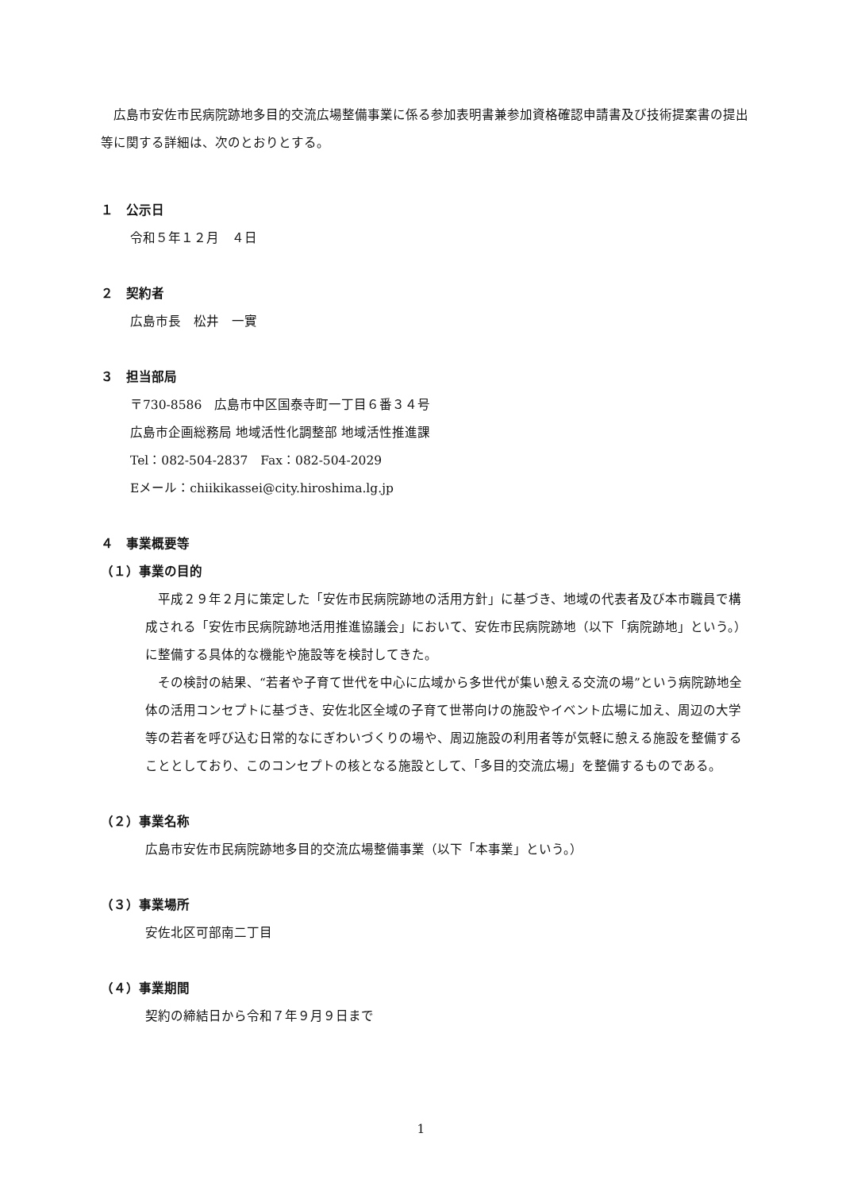広島市安佐市民病院跡地多目的交流広場整備事業に係る参加表明書兼参加資格確認申請書及び技術提案書の提出等に関する詳細は、次のとおりとする。
１　公示日
令和５年１２月　４日
２　契約者
広島市長　松井　一實
３　担当部局
〒730-8586　広島市中区国泰寺町一丁目６番３４号
広島市企画総務局 地域活性化調整部 地域活性推進課
Tel：082-504-2837　Fax：082-504-2029
Eメール：chiikikassei@city.hiroshima.lg.jp
４　事業概要等
（１）事業の目的
　平成２９年２月に策定した「安佐市民病院跡地の活用方針」に基づき、地域の代表者及び本市職員で構成される「安佐市民病院跡地活用推進協議会」において、安佐市民病院跡地（以下「病院跡地」という。）に整備する具体的な機能や施設等を検討してきた。
　その検討の結果、“若者や子育て世代を中心に広域から多世代が集い憩える交流の場”という病院跡地全体の活用コンセプトに基づき、安佐北区全域の子育て世帯向けの施設やイベント広場に加え、周辺の大学等の若者を呼び込む日常的なにぎわいづくりの場や、周辺施設の利用者等が気軽に憩える施設を整備することとしており、このコンセプトの核となる施設として、「多目的交流広場」を整備するものである。
（２）事業名称
広島市安佐市民病院跡地多目的交流広場整備事業（以下「本事業」という。）
（３）事業場所
安佐北区可部南二丁目
（４）事業期間
契約の締結日から令和７年９月９日まで
1